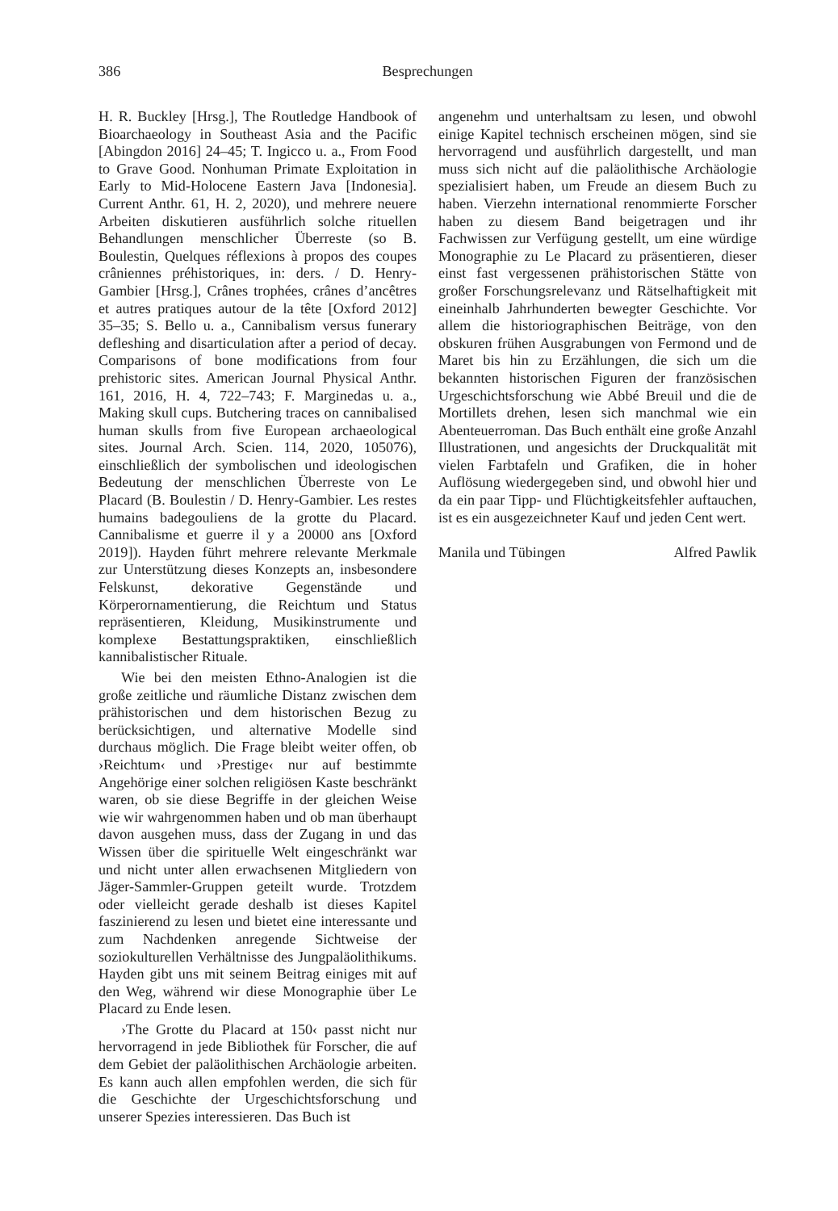386 Besprechungen
H. R. Buckley [Hrsg.], The Routledge Handbook of Bioarchaeology in Southeast Asia and the Pacific [Abingdon 2016] 24–45; T. Ingicco u. a., From Food to Grave Good. Nonhuman Primate Exploitation in Early to Mid-Holocene Eastern Java [Indonesia]. Current Anthr. 61, H. 2, 2020), und mehrere neuere Arbeiten diskutieren ausführlich solche rituellen Behandlungen menschlicher Überreste (so B. Boulestin, Quelques réflexions à propos des coupes crâniennes préhistoriques, in: ders. / D. Henry-Gambier [Hrsg.], Crânes trophées, crânes d’ancêtres et autres pratiques autour de la tête [Oxford 2012] 35–35; S. Bello u. a., Cannibalism versus funerary defleshing and disarticulation after a period of decay. Comparisons of bone modifications from four prehistoric sites. American Journal Physical Anthr. 161, 2016, H. 4, 722–743; F. Marginedas u. a., Making skull cups. Butchering traces on cannibalised human skulls from five European archaeological sites. Journal Arch. Scien. 114, 2020, 105076), einschließlich der symbolischen und ideologischen Bedeutung der menschlichen Überreste von Le Placard (B. Boulestin / D. Henry-Gambier. Les restes humains badegouliens de la grotte du Placard. Cannibalisme et guerre il y a 20000 ans [Oxford 2019]). Hayden führt mehrere relevante Merkmale zur Unterstützung dieses Konzepts an, insbesondere Felskunst, dekorative Gegenstände und Körperornamentierung, die Reichtum und Status repräsentieren, Kleidung, Musikinstrumente und komplexe Bestattungspraktiken, einschließlich kannibalistischer Rituale.
Wie bei den meisten Ethno-Analogien ist die große zeitliche und räumliche Distanz zwischen dem prähistorischen und dem historischen Bezug zu berücksichtigen, und alternative Modelle sind durchaus möglich. Die Frage bleibt weiter offen, ob ›Reichtum‹ und ›Prestige‹ nur auf bestimmte Angehörige einer solchen religiösen Kaste beschränkt waren, ob sie diese Begriffe in der gleichen Weise wie wir wahrgenommen haben und ob man überhaupt davon ausgehen muss, dass der Zugang in und das Wissen über die spirituelle Welt eingeschränkt war und nicht unter allen erwachsenen Mitgliedern von Jäger-Sammler-Gruppen geteilt wurde. Trotzdem oder vielleicht gerade deshalb ist dieses Kapitel faszinierend zu lesen und bietet eine interessante und zum Nachdenken anregende Sichtweise der soziokulturellen Verhältnisse des Jungpaläolithikums. Hayden gibt uns mit seinem Beitrag einiges mit auf den Weg, während wir diese Monographie über Le Placard zu Ende lesen.
›The Grotte du Placard at 150‹ passt nicht nur hervorragend in jede Bibliothek für Forscher, die auf dem Gebiet der paläolithischen Archäologie arbeiten. Es kann auch allen empfohlen werden, die sich für die Geschichte der Urgeschichtsforschung und unserer Spezies interessieren. Das Buch ist
angenehm und unterhaltsam zu lesen, und obwohl einige Kapitel technisch erscheinen mögen, sind sie hervorragend und ausführlich dargestellt, und man muss sich nicht auf die paläolithische Archäologie spezialisiert haben, um Freude an diesem Buch zu haben. Vierzehn international renommierte Forscher haben zu diesem Band beigetragen und ihr Fachwissen zur Verfügung gestellt, um eine würdige Monographie zu Le Placard zu präsentieren, dieser einst fast vergessenen prähistorischen Stätte von großer Forschungsrelevanz und Rätselhaftigkeit mit eineinhalb Jahrhunderten bewegter Geschichte. Vor allem die historiographischen Beiträge, von den obskuren frühen Ausgrabungen von Fermond und de Maret bis hin zu Erzählungen, die sich um die bekannten historischen Figuren der französischen Urgeschichtsforschung wie Abbé Breuil und die de Mortillets drehen, lesen sich manchmal wie ein Abenteuerroman. Das Buch enthält eine große Anzahl Illustrationen, und angesichts der Druckqualität mit vielen Farbtafeln und Grafiken, die in hoher Auflösung wiedergegeben sind, und obwohl hier und da ein paar Tipp- und Flüchtigkeitsfehler auftauchen, ist es ein ausgezeichneter Kauf und jeden Cent wert.
Manila und Tübingen Alfred Pawlik